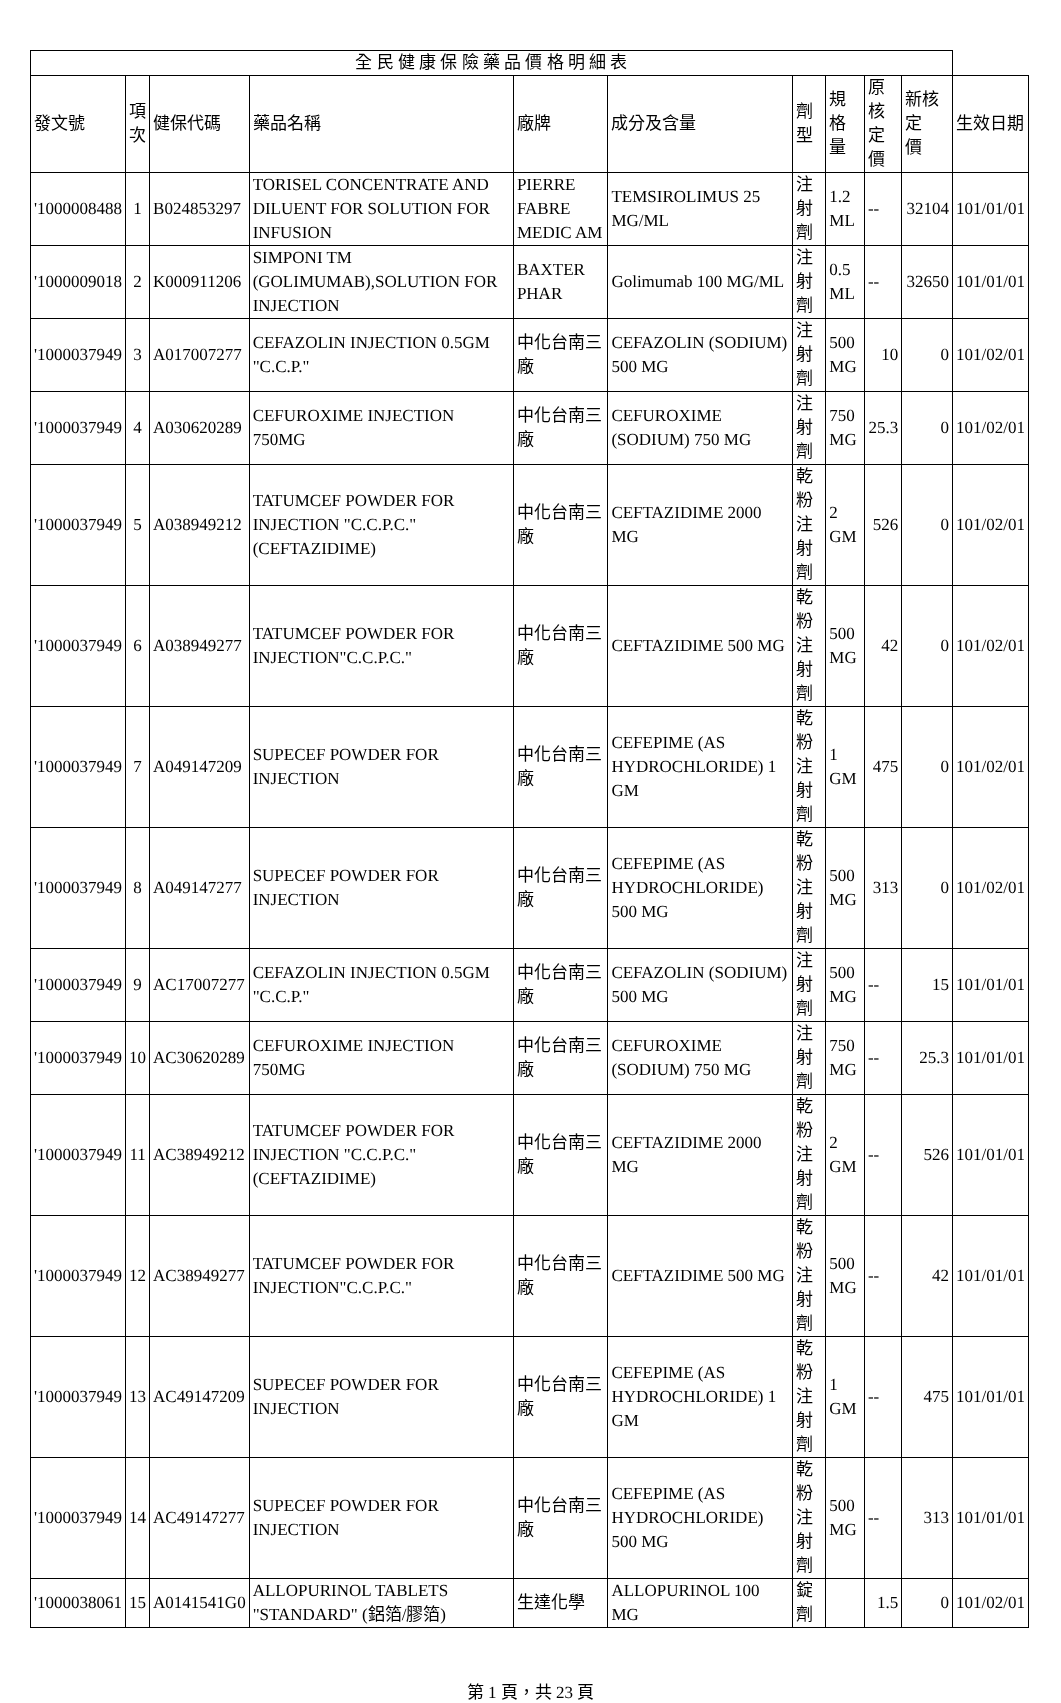| 全 民 健 康 保 險 藥 品 價 格 明 細 表 | | | | | | | | | | |
| --- | --- | --- | --- | --- | --- | --- | --- | --- | --- | --- |
| 發文號 | 項 次 | 健保代碼 | 藥品名稱 | 廠牌 | 成分及含量 | 劑型 | 規格 量 | 原核 定價 | 新核定 價 | 生效日期 |
| '1000008488 | 1 | B024853297 | TORISEL CONCENTRATE AND DILUENT FOR SOLUTION FOR INFUSION | PIERRE FABRE MEDIC AM | TEMSIROLIMUS 25 MG/ML | 注射劑 | 1.2 ML | -- | 32104 | 101/01/01 |
| '1000009018 | 2 | K000911206 | SIMPONI TM (GOLIMUMAB),SOLUTION FOR INJECTION | BAXTER PHAR | Golimumab 100 MG/ML | 注射劑 | 0.5 ML | -- | 32650 | 101/01/01 |
| '1000037949 | 3 | A017007277 | CEFAZOLIN INJECTION 0.5GM "C.C.P." | 中化台南三廠 | CEFAZOLIN (SODIUM) 500 MG | 注射劑 | 500 MG | 10 | 0 | 101/02/01 |
| '1000037949 | 4 | A030620289 | CEFUROXIME INJECTION 750MG | 中化台南三廠 | CEFUROXIME (SODIUM) 750 MG | 注射劑 | 750 MG | 25.3 | 0 | 101/02/01 |
| '1000037949 | 5 | A038949212 | TATUMCEF POWDER FOR INJECTION "C.C.P.C."(CEFTAZIDIME) | 中化台南三廠 | CEFTAZIDIME 2000 MG | 乾粉注射劑 | 2 GM | 526 | 0 | 101/02/01 |
| '1000037949 | 6 | A038949277 | TATUMCEF POWDER FOR INJECTION"C.C.P.C." | 中化台南三廠 | CEFTAZIDIME 500 MG | 乾粉注射劑 | 500 MG | 42 | 0 | 101/02/01 |
| '1000037949 | 7 | A049147209 | SUPECEF POWDER FOR INJECTION | 中化台南三廠 | CEFEPIME (AS HYDROCHLORIDE) 1 GM | 乾粉注射劑 | 1 GM | 475 | 0 | 101/02/01 |
| '1000037949 | 8 | A049147277 | SUPECEF POWDER FOR INJECTION | 中化台南三廠 | CEFEPIME (AS HYDROCHLORIDE) 500 MG | 乾粉注射劑 | 500 MG | 313 | 0 | 101/02/01 |
| '1000037949 | 9 | AC17007277 | CEFAZOLIN INJECTION 0.5GM "C.C.P." | 中化台南三廠 | CEFAZOLIN (SODIUM) 500 MG | 注射劑 | 500 MG | -- | 15 | 101/01/01 |
| '1000037949 | 10 | AC30620289 | CEFUROXIME INJECTION 750MG | 中化台南三廠 | CEFUROXIME (SODIUM) 750 MG | 注射劑 | 750 MG | -- | 25.3 | 101/01/01 |
| '1000037949 | 11 | AC38949212 | TATUMCEF POWDER FOR INJECTION "C.C.P.C."(CEFTAZIDIME) | 中化台南三廠 | CEFTAZIDIME 2000 MG | 乾粉注射劑 | 2 GM | -- | 526 | 101/01/01 |
| '1000037949 | 12 | AC38949277 | TATUMCEF POWDER FOR INJECTION"C.C.P.C." | 中化台南三廠 | CEFTAZIDIME 500 MG | 乾粉注射劑 | 500 MG | -- | 42 | 101/01/01 |
| '1000037949 | 13 | AC49147209 | SUPECEF POWDER FOR INJECTION | 中化台南三廠 | CEFEPIME (AS HYDROCHLORIDE) 1 GM | 乾粉注射劑 | 1 GM | -- | 475 | 101/01/01 |
| '1000037949 | 14 | AC49147277 | SUPECEF POWDER FOR INJECTION | 中化台南三廠 | CEFEPIME (AS HYDROCHLORIDE) 500 MG | 乾粉注射劑 | 500 MG | -- | 313 | 101/01/01 |
| '1000038061 | 15 | A0141541G0 | ALLOPURINOL TABLETS "STANDARD" (鋁箔/膠箔) | 生達化學 | ALLOPURINOL 100 MG | 錠劑 | | 1.5 | 0 | 101/02/01 |
第 1 頁，共 23 頁